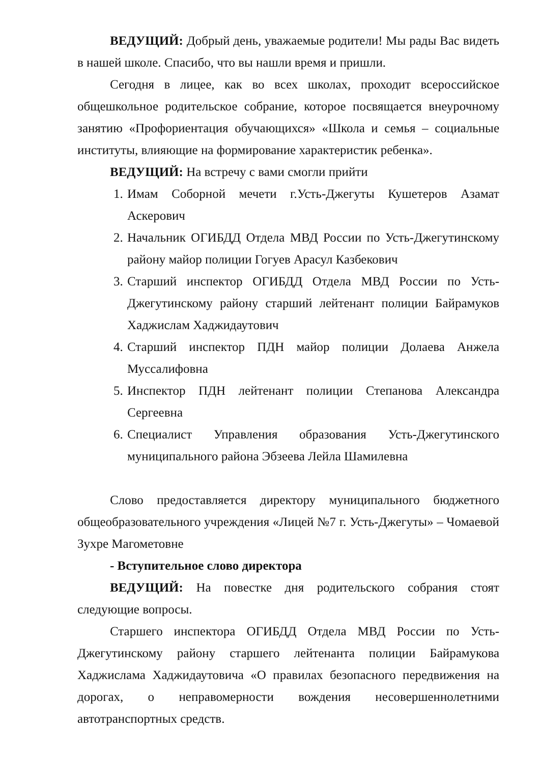ВЕДУЩИЙ: Добрый день, уважаемые родители! Мы рады Вас видеть в нашей школе. Спасибо, что вы нашли время и пришли.
Сегодня в лицее, как во всех школах, проходит всероссийское общешкольное родительское собрание, которое посвящается внеурочному занятию «Профориентация обучающихся» «Школа и семья – социальные институты, влияющие на формирование характеристик ребенка».
ВЕДУЩИЙ: На встречу с вами смогли прийти
1. Имам Соборной мечети г.Усть-Джегуты Кушетеров Азамат Аскерович
2. Начальник ОГИБДД Отдела МВД России по Усть-Джегутинскому району майор полиции Гогуев Арасул Казбекович
3. Старший инспектор ОГИБДД Отдела МВД России по Усть-Джегутинскому району старший лейтенант полиции Байрамуков Хаджислам Хаджидаутович
4. Старший инспектор ПДН майор полиции Долаева Анжела Муссалифовна
5. Инспектор ПДН лейтенант полиции Степанова Александра Сергеевна
6. Специалист Управления образования Усть-Джегутинского муниципального района Эбзеева Лейла Шамилевна
Слово предоставляется директору муниципального бюджетного общеобразовательного учреждения «Лицей №7 г. Усть-Джегуты» – Чомаевой Зухре Магометовне
- Вступительное слово директора
ВЕДУЩИЙ: На повестке дня родительского собрания стоят следующие вопросы.
Старшего инспектора ОГИБДД Отдела МВД России по Усть-Джегутинскому району старшего лейтенанта полиции Байрамукова Хаджислама Хаджидаутовича «О правилах безопасного передвижения на дорогах, о неправомерности вождения несовершеннолетними автотранспортных средств.